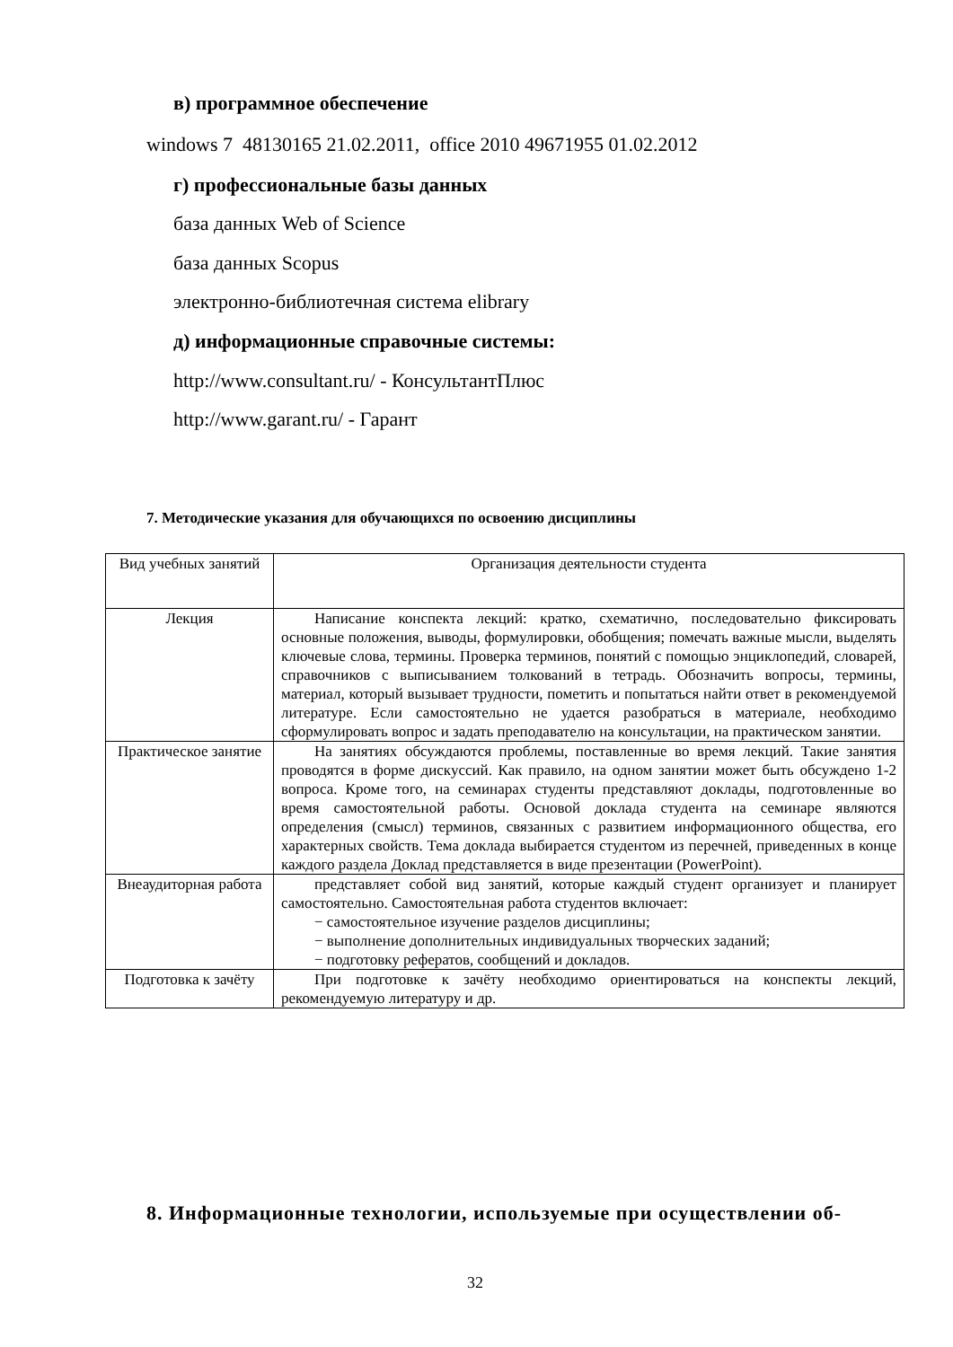в) программное обеспечение
windows 7 48130165 21.02.2011, office 2010 49671955 01.02.2012
г) профессиональные базы данных
база данных Web of Science
база данных Scopus
электронно-библиотечная система elibrary
д) информационные справочные системы:
http://www.consultant.ru/ - КонсультантПлюс
http://www.garant.ru/ - Гарант
7. Методические указания для обучающихся по освоению дисциплины
| Вид учебных занятий | Организация деятельности студента |
| Лекция | Написание конспекта лекций: кратко, схематично, последовательно фиксировать основные положения, выводы, формулировки, обобщения; помечать важные мысли, выделять ключевые слова, термины. Проверка терминов, понятий с помощью энциклопедий, словарей, справочников с выписыванием толкований в тетрадь. Обозначить вопросы, термины, материал, который вызывает трудности, пометить и попытаться найти ответ в рекомендуемой литературе. Если самостоятельно не удается разобраться в материале, необходимо сформулировать вопрос и задать преподавателю на консультации, на практическом занятии. |
| Практическое занятие | На занятиях обсуждаются проблемы, поставленные во время лекций. Такие занятия проводятся в форме дискуссий. Как правило, на одном занятии может быть обсуждено 1-2 вопроса. Кроме того, на семинарах студенты представляют доклады, подготовленные во время самостоятельной работы. Основой доклада студента на семинаре являются определения (смысл) терминов, связанных с развитием информационного общества, его характерных свойств. Тема доклада выбирается студентом из перечней, приведенных в конце каждого раздела Доклад представляется в виде презентации (PowerPoint). |
| Внеаудиторная работа | представляет собой вид занятий, которые каждый студент организует и планирует самостоятельно. Самостоятельная работа студентов включает: − самостоятельное изучение разделов дисциплины; − выполнение дополнительных индивидуальных творческих заданий; − подготовку рефератов, сообщений и докладов. |
| Подготовка к зачёту | При подготовке к зачёту необходимо ориентироваться на конспекты лекций, рекомендуемую литературу и др. |
8. Информационные технологии, используемые при осуществлении об-
32